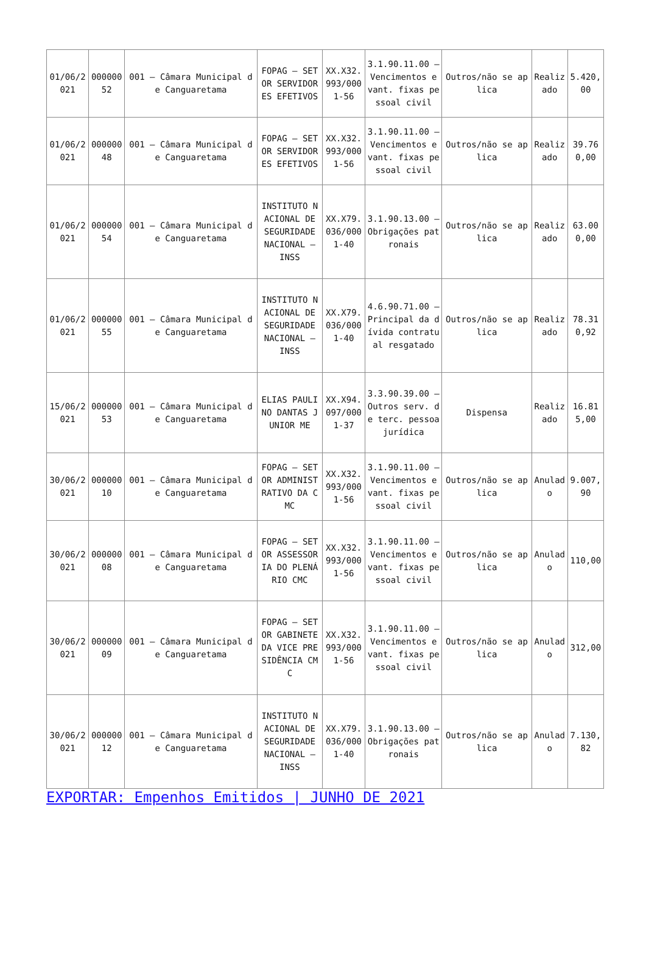| 01/06/2021 | 00000052 | 001 – Câmara Municipal de Canguaretama | FOPAG – SETOR SERVIDORES EFETIVOS | XX.X32.993/0001-56 | 3.1.90.11.00 – Vencimentos e vant. fixas pessoal civil | Outros/não se aplica | Realizado | 5.420,00 |
| 01/06/2021 | 00000048 | 001 – Câmara Municipal de Canguaretama | FOPAG – SETOR SERVIDORES EFETIVOS | XX.X32.993/0001-56 | 3.1.90.11.00 – Vencimentos e vant. fixas pessoal civil | Outros/não se aplica | Realizado | 39.760,00 |
| 01/06/2021 | 00000054 | 001 – Câmara Municipal de Canguaretama | INSTITUTO NACIONAL DE SEGURIDADE NACIONAL – INSS | XX.X79.036/0001-40 | 3.1.90.13.00 – Obrigações patronais | Outros/não se aplica | Realizado | 63.000,00 |
| 01/06/2021 | 00000055 | 001 – Câmara Municipal de Canguaretama | INSTITUTO NACIONAL DE SEGURIDADE NACIONAL – INSS | XX.X79.036/0001-40 | 4.6.90.71.00 – Principal da dívida contratual resgatado | Outros/não se aplica | Realizado | 78.310,92 |
| 15/06/2021 | 00000053 | 001 – Câmara Municipal de Canguaretama | ELIAS PAULINO DANTAS JUNIOR ME | XX.X94.097/0001-37 | 3.3.90.39.00 – Outros serv. de terc. pessoa jurídica | Dispensa | Realizado | 16.815,00 |
| 30/06/2021 | 00000010 | 001 – Câmara Municipal de Canguaretama | FOPAG – SETOR ADMINISTRATIVO DA CMC | XX.X32.993/0001-56 | 3.1.90.11.00 – Vencimentos e vant. fixas pessoal civil | Outros/não se aplica | Anulado | 9.007,90 |
| 30/06/2021 | 00000008 | 001 – Câmara Municipal de Canguaretama | FOPAG – SETOR ASSESSORIA DO PLENÁRIO CMC | XX.X32.993/0001-56 | 3.1.90.11.00 – Vencimentos e vant. fixas pessoal civil | Outros/não se aplica | Anulado | 110,00 |
| 30/06/2021 | 00000009 | 001 – Câmara Municipal de Canguaretama | FOPAG – SETOR GABINETE DA VICE PRESIDÊNCIA CMC | XX.X32.993/0001-56 | 3.1.90.11.00 – Vencimentos e vant. fixas pessoal civil | Outros/não se aplica | Anulado | 312,00 |
| 30/06/2021 | 00000012 | 001 – Câmara Municipal de Canguaretama | INSTITUTO NACIONAL DE SEGURIDADE NACIONAL – INSS | XX.X79.036/0001-40 | 3.1.90.13.00 – Obrigações patronais | Outros/não se aplica | Anulado | 7.130,82 |
EXPORTAR: Empenhos Emitidos | JUNHO DE 2021